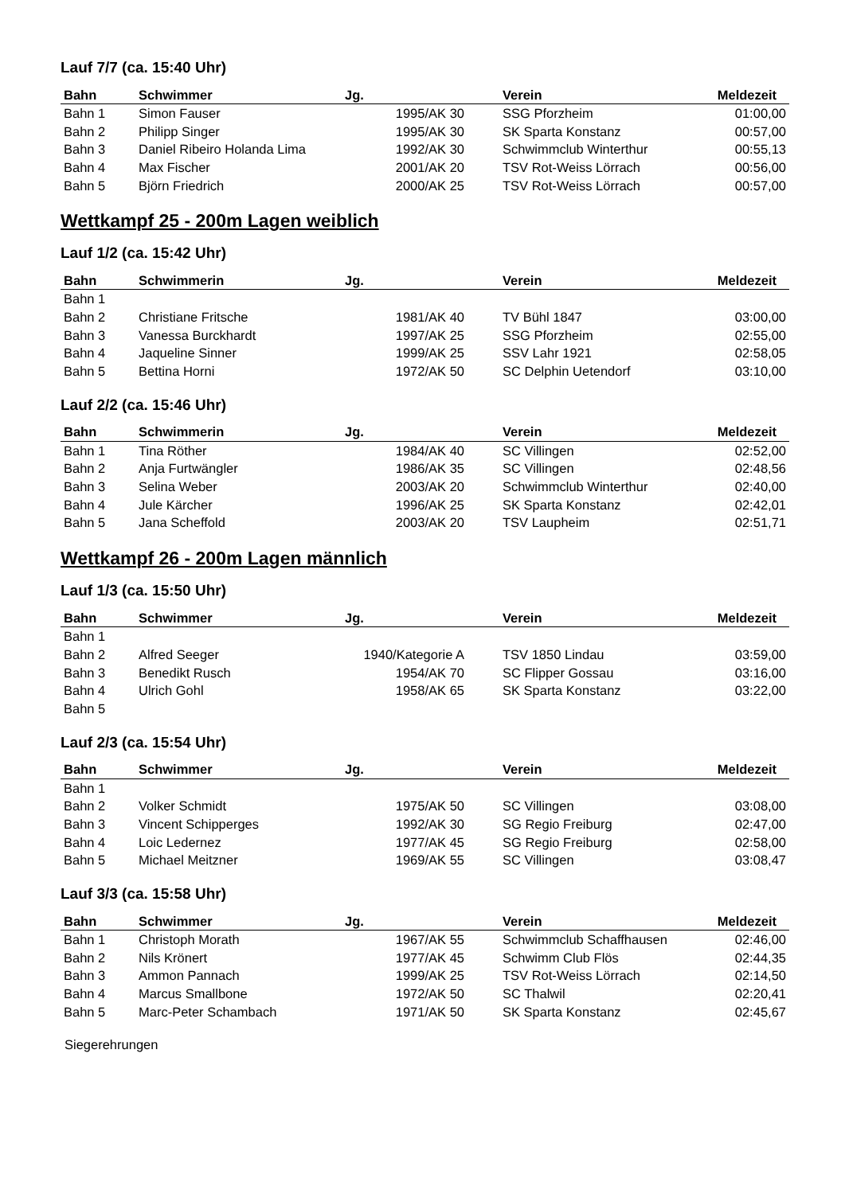Lauf 7/7 (ca. 15:40 Uhr)
| Bahn | Schwimmer | Jg. | Verein | Meldezeit |
| --- | --- | --- | --- | --- |
| Bahn 1 | Simon Fauser | 1995/AK 30 | SSG Pforzheim | 01:00,00 |
| Bahn 2 | Philipp Singer | 1995/AK 30 | SK Sparta Konstanz | 00:57,00 |
| Bahn 3 | Daniel Ribeiro Holanda Lima | 1992/AK 30 | Schwimmclub Winterthur | 00:55,13 |
| Bahn 4 | Max Fischer | 2001/AK 20 | TSV Rot-Weiss Lörrach | 00:56,00 |
| Bahn 5 | Björn Friedrich | 2000/AK 25 | TSV Rot-Weiss Lörrach | 00:57,00 |
Wettkampf 25 - 200m Lagen weiblich
Lauf 1/2 (ca. 15:42 Uhr)
| Bahn | Schwimmerin | Jg. | Verein | Meldezeit |
| --- | --- | --- | --- | --- |
| Bahn 1 | | | | |
| Bahn 2 | Christiane Fritsche | 1981/AK 40 | TV Bühl 1847 | 03:00,00 |
| Bahn 3 | Vanessa Burckhardt | 1997/AK 25 | SSG Pforzheim | 02:55,00 |
| Bahn 4 | Jaqueline Sinner | 1999/AK 25 | SSV Lahr 1921 | 02:58,05 |
| Bahn 5 | Bettina Horni | 1972/AK 50 | SC Delphin Uetendorf | 03:10,00 |
Lauf 2/2 (ca. 15:46 Uhr)
| Bahn | Schwimmerin | Jg. | Verein | Meldezeit |
| --- | --- | --- | --- | --- |
| Bahn 1 | Tina Röther | 1984/AK 40 | SC Villingen | 02:52,00 |
| Bahn 2 | Anja Furtwängler | 1986/AK 35 | SC Villingen | 02:48,56 |
| Bahn 3 | Selina Weber | 2003/AK 20 | Schwimmclub Winterthur | 02:40,00 |
| Bahn 4 | Jule Kärcher | 1996/AK 25 | SK Sparta Konstanz | 02:42,01 |
| Bahn 5 | Jana Scheffold | 2003/AK 20 | TSV Laupheim | 02:51,71 |
Wettkampf 26 - 200m Lagen männlich
Lauf 1/3 (ca. 15:50 Uhr)
| Bahn | Schwimmer | Jg. | Verein | Meldezeit |
| --- | --- | --- | --- | --- |
| Bahn 1 | | | | |
| Bahn 2 | Alfred Seeger | 1940/Kategorie A | TSV 1850 Lindau | 03:59,00 |
| Bahn 3 | Benedikt Rusch | 1954/AK 70 | SC Flipper Gossau | 03:16,00 |
| Bahn 4 | Ulrich Gohl | 1958/AK 65 | SK Sparta Konstanz | 03:22,00 |
| Bahn 5 | | | | |
Lauf 2/3 (ca. 15:54 Uhr)
| Bahn | Schwimmer | Jg. | Verein | Meldezeit |
| --- | --- | --- | --- | --- |
| Bahn 1 | | | | |
| Bahn 2 | Volker Schmidt | 1975/AK 50 | SC Villingen | 03:08,00 |
| Bahn 3 | Vincent Schipperges | 1992/AK 30 | SG Regio Freiburg | 02:47,00 |
| Bahn 4 | Loic Ledernez | 1977/AK 45 | SG Regio Freiburg | 02:58,00 |
| Bahn 5 | Michael Meitzner | 1969/AK 55 | SC Villingen | 03:08,47 |
Lauf 3/3 (ca. 15:58 Uhr)
| Bahn | Schwimmer | Jg. | Verein | Meldezeit |
| --- | --- | --- | --- | --- |
| Bahn 1 | Christoph Morath | 1967/AK 55 | Schwimmclub Schaffhausen | 02:46,00 |
| Bahn 2 | Nils Krönert | 1977/AK 45 | Schwimm Club Flös | 02:44,35 |
| Bahn 3 | Ammon Pannach | 1999/AK 25 | TSV Rot-Weiss Lörrach | 02:14,50 |
| Bahn 4 | Marcus Smallbone | 1972/AK 50 | SC Thalwil | 02:20,41 |
| Bahn 5 | Marc-Peter Schambach | 1971/AK 50 | SK Sparta Konstanz | 02:45,67 |
Siegerehrungen